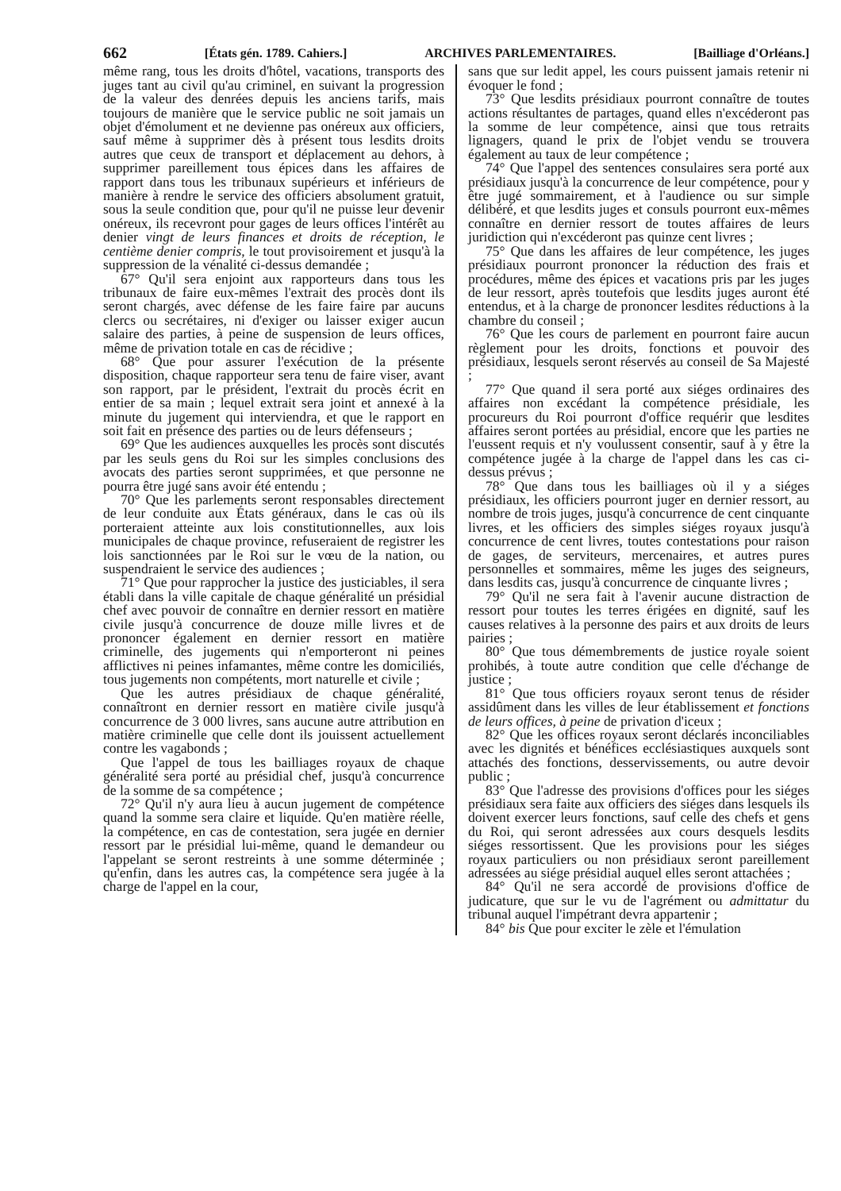662 [États gén. 1789. Cahiers.] ARCHIVES PARLEMENTAIRES. [Bailliage d'Orléans.]
même rang, tous les droits d'hôtel, vacations, transports des juges tant au civil qu'au criminel, en suivant la progression de la valeur des denrées depuis les anciens tarifs, mais toujours de manière que le service public ne soit jamais un objet d'émolument et ne devienne pas onéreux aux officiers, sauf même à supprimer dès à présent tous lesdits droits autres que ceux de transport et déplacement au dehors, à supprimer pareillement tous épices dans les affaires de rapport dans tous les tribunaux supérieurs et inférieurs de manière à rendre le service des officiers absolument gratuit, sous la seule condition que, pour qu'il ne puisse leur devenir onéreux, ils recevront pour gages de leurs offices l'intérêt au denier vingt de leurs finances et droits de réception, le centième denier compris, le tout provisoirement et jusqu'à la suppression de la vénalité ci-dessus demandée ;
67° Qu'il sera enjoint aux rapporteurs dans tous les tribunaux de faire eux-mêmes l'extrait des procès dont ils seront chargés, avec défense de les faire faire par aucuns clercs ou secrétaires, ni d'exiger ou laisser exiger aucun salaire des parties, à peine de suspension de leurs offices, même de privation totale en cas de récidive ;
68° Que pour assurer l'exécution de la présente disposition, chaque rapporteur sera tenu de faire viser, avant son rapport, par le président, l'extrait du procès écrit en entier de sa main ; lequel extrait sera joint et annexé à la minute du jugement qui interviendra, et que le rapport en soit fait en présence des parties ou de leurs défenseurs ;
69° Que les audiences auxquelles les procès sont discutés par les seuls gens du Roi sur les simples conclusions des avocats des parties seront supprimées, et que personne ne pourra être jugé sans avoir été entendu ;
70° Que les parlements seront responsables directement de leur conduite aux États généraux, dans le cas où ils porteraient atteinte aux lois constitutionnelles, aux lois municipales de chaque province, refuseraient de registrer les lois sanctionnées par le Roi sur le vœu de la nation, ou suspendraient le service des audiences ;
71° Que pour rapprocher la justice des justiciables, il sera établi dans la ville capitale de chaque généralité un présidial chef avec pouvoir de connaître en dernier ressort en matière civile jusqu'à concurrence de douze mille livres et de prononcer également en dernier ressort en matière criminelle, des jugements qui n'emporteront ni peines afflictives ni peines infamantes, même contre les domiciliés, tous jugements non compétents, mort naturelle et civile ;
Que les autres présidiaux de chaque généralité, connaîtront en dernier ressort en matière civile jusqu'à concurrence de 3 000 livres, sans aucune autre attribution en matière criminelle que celle dont ils jouissent actuellement contre les vagabonds ;
Que l'appel de tous les bailliages royaux de chaque généralité sera porté au présidial chef, jusqu'à concurrence de la somme de sa compétence ;
72° Qu'il n'y aura lieu à aucun jugement de compétence quand la somme sera claire et liquide. Qu'en matière réelle, la compétence, en cas de contestation, sera jugée en dernier ressort par le présidial lui-même, quand le demandeur ou l'appelant se seront restreints à une somme déterminée ; qu'enfin, dans les autres cas, la compétence sera jugée à la charge de l'appel en la cour,
sans que sur ledit appel, les cours puissent jamais retenir ni évoquer le fond ;
73° Que lesdits présidiaux pourront connaître de toutes actions résultantes de partages, quand elles n'excéderont pas la somme de leur compétence, ainsi que tous retraits lignagers, quand le prix de l'objet vendu se trouvera également au taux de leur compétence ;
74° Que l'appel des sentences consulaires sera porté aux présidiaux jusqu'à la concurrence de leur compétence, pour y être jugé sommairement, et à l'audience ou sur simple délibéré, et que lesdits juges et consuls pourront eux-mêmes connaître en dernier ressort de toutes affaires de leurs juridiction qui n'excéderont pas quinze cent livres ;
75° Que dans les affaires de leur compétence, les juges présidiaux pourront prononcer la réduction des frais et procédures, même des épices et vacations pris par les juges de leur ressort, après toutefois que lesdits juges auront été entendus, et à la charge de prononcer lesdites réductions à la chambre du conseil ;
76° Que les cours de parlement en pourront faire aucun règlement pour les droits, fonctions et pouvoir des présidiaux, lesquels seront réservés au conseil de Sa Majesté ;
77° Que quand il sera porté aux siéges ordinaires des affaires non excédant la compétence présidiale, les procureurs du Roi pourront d'office requérir que lesdites affaires seront portées au présidial, encore que les parties ne l'eussent requis et n'y voulussent consentir, sauf à y être la compétence jugée à la charge de l'appel dans les cas ci-dessus prévus ;
78° Que dans tous les bailliages où il y a siéges présidiaux, les officiers pourront juger en dernier ressort, au nombre de trois juges, jusqu'à concurrence de cent cinquante livres, et les officiers des simples siéges royaux jusqu'à concurrence de cent livres, toutes contestations pour raison de gages, de serviteurs, mercenaires, et autres pures personnelles et sommaires, même les juges des seigneurs, dans lesdits cas, jusqu'à concurrence de cinquante livres ;
79° Qu'il ne sera fait à l'avenir aucune distraction de ressort pour toutes les terres érigées en dignité, sauf les causes relatives à la personne des pairs et aux droits de leurs pairies ;
80° Que tous démembrements de justice royale soient prohibés, à toute autre condition que celle d'échange de justice ;
81° Que tous officiers royaux seront tenus de résider assidûment dans les villes de leur établissement et fonctions de leurs offices, à peine de privation d'iceux ;
82° Que les offices royaux seront déclarés inconciliables avec les dignités et bénéfices ecclésiastiques auxquels sont attachés des fonctions, desservissements, ou autre devoir public ;
83° Que l'adresse des provisions d'offices pour les siéges présidiaux sera faite aux officiers des siéges dans lesquels ils doivent exercer leurs fonctions, sauf celle des chefs et gens du Roi, qui seront adressées aux cours desquels lesdits siéges ressortissent. Que les provisions pour les siéges royaux particuliers ou non présidiaux seront pareillement adressées au siége présidial auquel elles seront attachées ;
84° Qu'il ne sera accordé de provisions d'office de judicature, que sur le vu de l'agrément ou admittatur du tribunal auquel l'impétrant devra appartenir ;
84° bis Que pour exciter le zèle et l'émulation